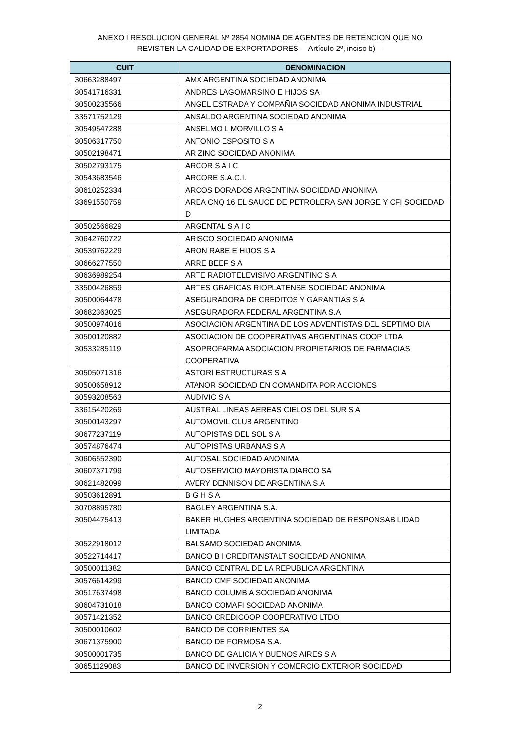ANEXO I RESOLUCION GENERAL Nº 2854 NOMINA DE AGENTES DE RETENCION QUE NO
REVISTEN LA CALIDAD DE EXPORTADORES —Artículo 2º, inciso b)—
| CUIT | DENOMINACION |
| --- | --- |
| 30663288497 | AMX ARGENTINA SOCIEDAD ANONIMA |
| 30541716331 | ANDRES LAGOMARSINO E HIJOS SA |
| 30500235566 | ANGEL ESTRADA Y COMPAÑIA SOCIEDAD ANONIMA INDUSTRIAL |
| 33571752129 | ANSALDO ARGENTINA SOCIEDAD ANONIMA |
| 30549547288 | ANSELMO L MORVILLO S A |
| 30506317750 | ANTONIO ESPOSITO S A |
| 30502198471 | AR ZINC SOCIEDAD ANONIMA |
| 30502793175 | ARCOR S A I C |
| 30543683546 | ARCORE S.A.C.I. |
| 30610252334 | ARCOS DORADOS ARGENTINA SOCIEDAD ANONIMA |
| 33691550759 | AREA CNQ 16 EL SAUCE DE PETROLERA SAN JORGE Y CFI SOCIEDAD D |
| 30502566829 | ARGENTAL S A I C |
| 30642760722 | ARISCO SOCIEDAD ANONIMA |
| 30539762229 | ARON RABE E HIJOS S A |
| 30666277550 | ARRE BEEF S A |
| 30636989254 | ARTE RADIOTELEVISIVO ARGENTINO S A |
| 33500426859 | ARTES GRAFICAS RIOPLATENSE SOCIEDAD ANONIMA |
| 30500064478 | ASEGURADORA DE CREDITOS Y GARANTIAS S A |
| 30682363025 | ASEGURADORA FEDERAL ARGENTINA S.A |
| 30500974016 | ASOCIACION ARGENTINA DE LOS ADVENTISTAS DEL SEPTIMO DIA |
| 30500120882 | ASOCIACION DE COOPERATIVAS ARGENTINAS COOP LTDA |
| 30533285119 | ASOPROFARMA ASOCIACION PROPIETARIOS DE FARMACIAS COOPERATIVA |
| 30505071316 | ASTORI ESTRUCTURAS S A |
| 30500658912 | ATANOR SOCIEDAD EN COMANDITA POR ACCIONES |
| 30593208563 | AUDIVIC S A |
| 33615420269 | AUSTRAL LINEAS AEREAS CIELOS DEL SUR S A |
| 30500143297 | AUTOMOVIL CLUB ARGENTINO |
| 30677237119 | AUTOPISTAS DEL SOL S A |
| 30574876474 | AUTOPISTAS URBANAS S A |
| 30606552390 | AUTOSAL SOCIEDAD ANONIMA |
| 30607371799 | AUTOSERVICIO MAYORISTA DIARCO SA |
| 30621482099 | AVERY DENNISON DE ARGENTINA S.A |
| 30503612891 | B G H S A |
| 30708895780 | BAGLEY ARGENTINA S.A. |
| 30504475413 | BAKER HUGHES ARGENTINA SOCIEDAD DE RESPONSABILIDAD LIMITADA |
| 30522918012 | BALSAMO SOCIEDAD ANONIMA |
| 30522714417 | BANCO B I CREDITANSTALT SOCIEDAD ANONIMA |
| 30500011382 | BANCO CENTRAL DE LA REPUBLICA ARGENTINA |
| 30576614299 | BANCO CMF SOCIEDAD ANONIMA |
| 30517637498 | BANCO COLUMBIA SOCIEDAD ANONIMA |
| 30604731018 | BANCO COMAFI SOCIEDAD ANONIMA |
| 30571421352 | BANCO CREDICOOP COOPERATIVO LTDO |
| 30500010602 | BANCO DE CORRIENTES SA |
| 30671375900 | BANCO DE FORMOSA S.A. |
| 30500001735 | BANCO DE GALICIA Y BUENOS AIRES S A |
| 30651129083 | BANCO DE INVERSION Y COMERCIO EXTERIOR SOCIEDAD |
2